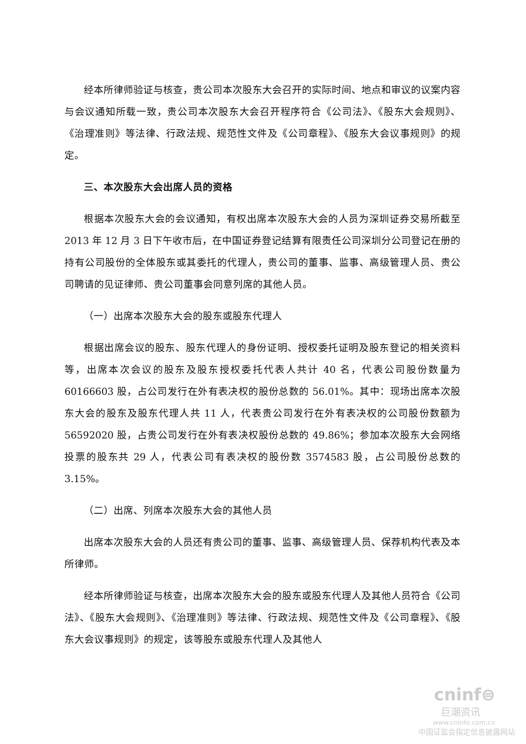经本所律师验证与核查，贵公司本次股东大会召开的实际时间、地点和审议的议案内容与会议通知所载一致，贵公司本次股东大会召开程序符合《公司法》、《股东大会规则》、《治理准则》等法律、行政法规、规范性文件及《公司章程》、《股东大会议事规则》的规定。
三、本次股东大会出席人员的资格
根据本次股东大会的会议通知，有权出席本次股东大会的人员为深圳证券交易所截至 2013 年 12 月 3 日下午收市后，在中国证券登记结算有限责任公司深圳分公司登记在册的持有公司股份的全体股东或其委托的代理人，贵公司的董事、监事、高级管理人员、贵公司聘请的见证律师、贵公司董事会同意列席的其他人员。
（一）出席本次股东大会的股东或股东代理人
根据出席会议的股东、股东代理人的身份证明、授权委托证明及股东登记的相关资料等，出席本次会议的股东及股东授权委托代表人共计 40 名，代表公司股份数量为 60166603 股，占公司发行在外有表决权的股份总数的 56.01%。其中：现场出席本次股东大会的股东及股东代理人共 11 人，代表贵公司发行在外有表决权的公司股份数额为 56592020 股，占贵公司发行在外有表决权股份总数的 49.86%；参加本次股东大会网络投票的股东共 29 人，代表公司有表决权的股份数 3574583 股，占公司股份总数的 3.15%。
（二）出席、列席本次股东大会的其他人员
出席本次股东大会的人员还有贵公司的董事、监事、高级管理人员、保荐机构代表及本所律师。
经本所律师验证与核查，出席本次股东大会的股东或股东代理人及其他人员符合《公司法》、《股东大会规则》、《治理准则》等法律、行政法规、规范性文件及《公司章程》、《股东大会议事规则》的规定，该等股东或股东代理人及其他人
cninf⊜
巨潮资讯
www.cninfo.com.cn
中国证监会指定信息披露网站